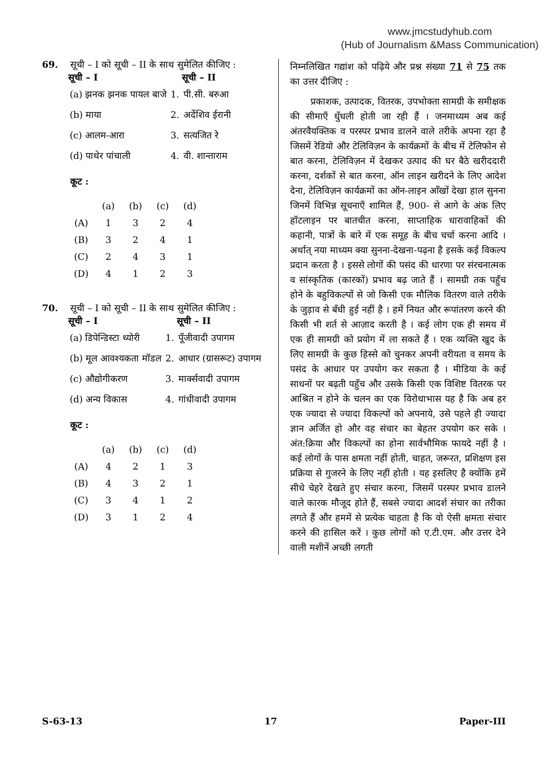www.jmcstudyhub.com
(Hub of Journalism &Mass Communication)
69. सूची – I को सूची – II के साथ सुमेलित कीजिए :
| सूची – I | | सूची – II |
| (a) झनक झनक पायल बाजे | 1. | पी.सी. बरुआ |
| (b) माया | 2. | अर्देशिव ईरानी |
| (c) आलम-आरा | 3. | सत्यजित रे |
| (d) पाथेर पांचाली | 4. | वी. शान्ताराम |
कूट :
| | (a) | (b) | (c) | (d) |
| (A) | 1 | 3 | 2 | 4 |
| (B) | 3 | 2 | 4 | 1 |
| (C) | 2 | 4 | 3 | 1 |
| (D) | 4 | 1 | 2 | 3 |
70. सूची – I को सूची – II के साथ सुमेलित कीजिए :
| सूची – I | | सूची – II |
| (a) डिपेन्डिस्टा थ्योरी | 1. | पूँजीवादी उपागम |
| (b) मूल आवश्यकता मॉडल | 2. | आधार (ग्रासरूट) उपागम |
| (c) औद्योगीकरण | 3. | मार्क्सवादी उपागम |
| (d) अन्य विकास | 4. | गांधीवादी उपागम |
कूट :
| | (a) | (b) | (c) | (d) |
| (A) | 4 | 2 | 1 | 3 |
| (B) | 4 | 3 | 2 | 1 |
| (C) | 3 | 4 | 1 | 2 |
| (D) | 3 | 1 | 2 | 4 |
निम्नलिखित गद्यांश को पढ़िये और प्रश्न संख्या 71 से 75 तक का उत्तर दीजिए :
प्रकाशक, उत्पादक, वितरक, उपभोक्ता सामग्री के समीक्षक की सीमाएँ धुँधली होती जा रही हैं । जनमाध्यम अब कई अंतरवैयक्तिक व परस्पर प्रभाव डालने वाले तरीके अपना रहा है जिसमें रेडियो और टेलिविज़न के कार्यक्रमों के बीच में टेलिफोन से बात करना, टेलिविज़न में देखकर उत्पाद की घर बैठे खरीददारी करना, दर्शकों से बात करना, ऑन लाइन खरीदने के लिए आदेश देना, टेलिविज़न कार्यक्रमों का ऑन-लाइन आँखों देखा हाल सुनना जिनमें विभिन्न सूचनाएँ शामिल हैं, 900- से आगे के अंक लिए हॉटलाइन पर बातचीत करना, साप्ताहिक धारावाहिकों की कहानी, पात्रों के बारे में एक समूह के बीच चर्चा करना आदि । अर्थात् नया माध्यम क्या सुनना-देखना-पढ़ना है इसके कई विकल्प प्रदान करता है । इससे लोगों की पसंद की धारणा पर संरचनात्मक व सांस्कृतिक (कारकों) प्रभाव बढ़ जाते हैं । सामग्री तक पहुँच होने के बहुविकल्पों से जो किसी एक मौलिक वितरण वाले तरीके के जुड़ाव से बँधी हुई नहीं है । हमें नियत और रूपांतरण करने की किसी भी शर्त से आज़ाद करती है । कई लोग एक ही समय में एक ही सामग्री को प्रयोग में ला सकते हैं । एक व्यक्ति खुद के लिए सामग्री के कुछ हिस्से को चुनकर अपनी वरीयता व समय के पसंद के आधार पर उपयोग कर सकता है । मीडिया के कई साधनों पर बढ़ती पहुँच और उसके किसी एक विशिष्ट वितरक पर आश्रित न होने के चलन का एक विरोधाभास यह है कि अब हर एक ज्यादा से ज्यादा विकल्पों को अपनाये, उसे पहले ही ज्यादा ज्ञान अर्जित हो और वह संचार का बेहतर उपयोग कर सके । अंत:क्रिया और विकल्पों का होना सार्वभौमिक फायदे नहीं है । कई लोगों के पास क्षमता नहीं होती, चाहत, जरूरत, प्रशिक्षण इस प्रक्रिया से गुजरने के लिए नहीं होती । यह इसलिए है क्योंकि हमें सीधे चेहरे देखते हुए संचार करना, जिसमें परस्पर प्रभाव डालने वाले कारक मौजूद होते हैं, सबसे ज्यादा आदर्श संचार का तरीका लगते हैं और हममें से प्रत्येक चाहता है कि वो ऐसी क्षमता संचार करने की हासिल करें । कुछ लोगों को ए.टी.एम. और उत्तर देने वाली मशीनें अच्छी लगती
S-63-13 17 Paper-III